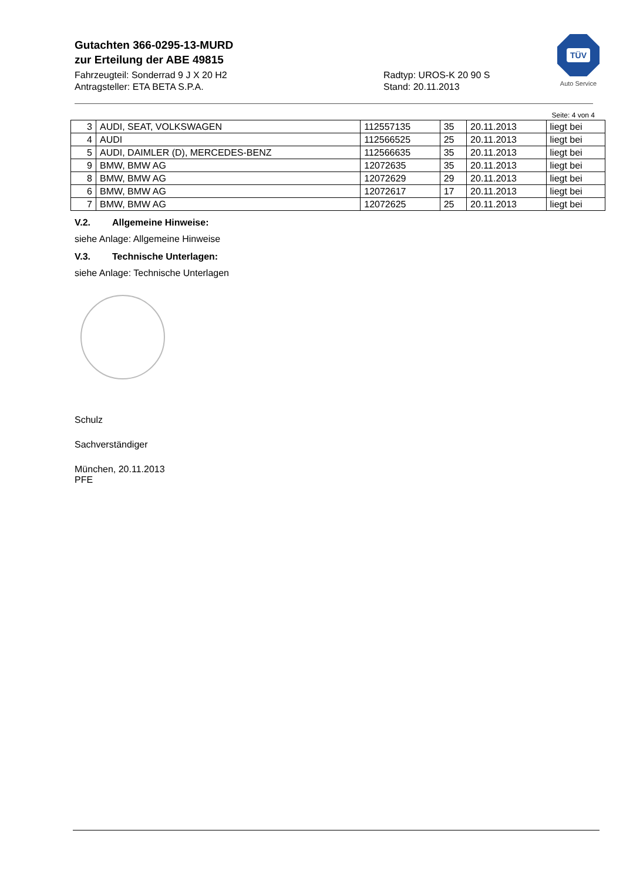Gutachten 366-0295-13-MURD
zur Erteilung der ABE 49815
Fahrzeugteil: Sonderrad 9 J X 20 H2
Antragsteller: ETA BETA S.P.A.
Radtyp: UROS-K 20 90 S
Stand: 20.11.2013
TÜV
Auto Service
Seite: 4 von 4
| 3 | AUDI, SEAT, VOLKSWAGEN | 112557135 | 35 | 20.11.2013 | liegt bei |
| 4 | AUDI | 112566525 | 25 | 20.11.2013 | liegt bei |
| 5 | AUDI, DAIMLER (D), MERCEDES-BENZ | 112566635 | 35 | 20.11.2013 | liegt bei |
| 9 | BMW, BMW AG | 12072635 | 35 | 20.11.2013 | liegt bei |
| 8 | BMW, BMW AG | 12072629 | 29 | 20.11.2013 | liegt bei |
| 6 | BMW, BMW AG | 12072617 | 17 | 20.11.2013 | liegt bei |
| 7 | BMW, BMW AG | 12072625 | 25 | 20.11.2013 | liegt bei |
V.2. Allgemeine Hinweise:
siehe Anlage: Allgemeine Hinweise
V.3. Technische Unterlagen:
siehe Anlage: Technische Unterlagen
Schulz
Sachverständiger
München, 20.11.2013
PFE